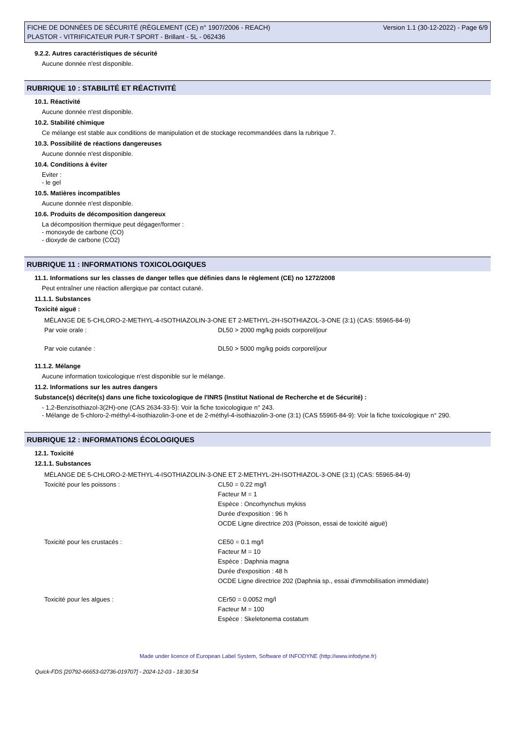FICHE DE DONNÉES DE SÉCURITÉ (RÈGLEMENT (CE) n° 1907/2006 - REACH)
PLASTOR - VITRIFICATEUR PUR-T SPORT - Brillant - 5L - 062436
Version 1.1 (30-12-2022) - Page 6/9
9.2.2. Autres caractéristiques de sécurité
Aucune donnée n'est disponible.
RUBRIQUE 10 : STABILITÉ ET RÉACTIVITÉ
10.1. Réactivité
Aucune donnée n'est disponible.
10.2. Stabilité chimique
Ce mélange est stable aux conditions de manipulation et de stockage recommandées dans la rubrique 7.
10.3. Possibilité de réactions dangereuses
Aucune donnée n'est disponible.
10.4. Conditions à éviter
Eviter :
- le gel
10.5. Matières incompatibles
Aucune donnée n'est disponible.
10.6. Produits de décomposition dangereux
La décomposition thermique peut dégager/former :
- monoxyde de carbone (CO)
- dioxyde de carbone (CO2)
RUBRIQUE 11 : INFORMATIONS TOXICOLOGIQUES
11.1. Informations sur les classes de danger telles que définies dans le règlement (CE) no 1272/2008
Peut entraîner une réaction allergique par contact cutané.
11.1.1. Substances
Toxicité aiguë :
| MÉLANGE DE 5-CHLORO-2-METHYL-4-ISOTHIAZOLIN-3-ONE ET 2-METHYL-2H-ISOTHIAZOL-3-ONE (3:1) (CAS: 55965-84-9) | |
| Par voie orale : | DL50 > 2000 mg/kg poids corporel/jour |
| Par voie cutanée : | DL50 > 5000 mg/kg poids corporel/jour |
11.1.2. Mélange
Aucune information toxicologique n'est disponible sur le mélange.
11.2. Informations sur les autres dangers
Substance(s) décrite(s) dans une fiche toxicologique de l'INRS (Institut National de Recherche et de Sécurité) :
- 1,2-Benzisothiazol-3(2H)-one (CAS 2634-33-5): Voir la fiche toxicologique n° 243.
- Mélange de 5-chloro-2-méthyl-4-isothiazolin-3-one et de 2-méthyl-4-isothiazolin-3-one (3:1) (CAS 55965-84-9): Voir la fiche toxicologique n° 290.
RUBRIQUE 12 : INFORMATIONS ÉCOLOGIQUES
12.1. Toxicité
12.1.1. Substances
| MÉLANGE DE 5-CHLORO-2-METHYL-4-ISOTHIAZOLIN-3-ONE ET 2-METHYL-2H-ISOTHIAZOL-3-ONE (3:1) (CAS: 55965-84-9) | |
| Toxicité pour les poissons : | CL50 = 0.22 mg/l Facteur M = 1 Espèce : Oncorhynchus mykiss Durée d'exposition : 96 h OCDE Ligne directrice 203 (Poisson, essai de toxicité aiguë) |
| Toxicité pour les crustacés : | CE50 = 0.1 mg/l Facteur M = 10 Espèce : Daphnia magna Durée d'exposition : 48 h OCDE Ligne directrice 202 (Daphnia sp., essai d'immobilisation immédiate) |
| Toxicité pour les algues : | CEr50 = 0.0052 mg/l Facteur M = 100 Espèce : Skeletonema costatum |
Made under licence of European Label System, Software of INFODYNE (http://www.infodyne.fr)
Quick-FDS [20792-66653-02736-019707] - 2024-12-03 - 18:30:54